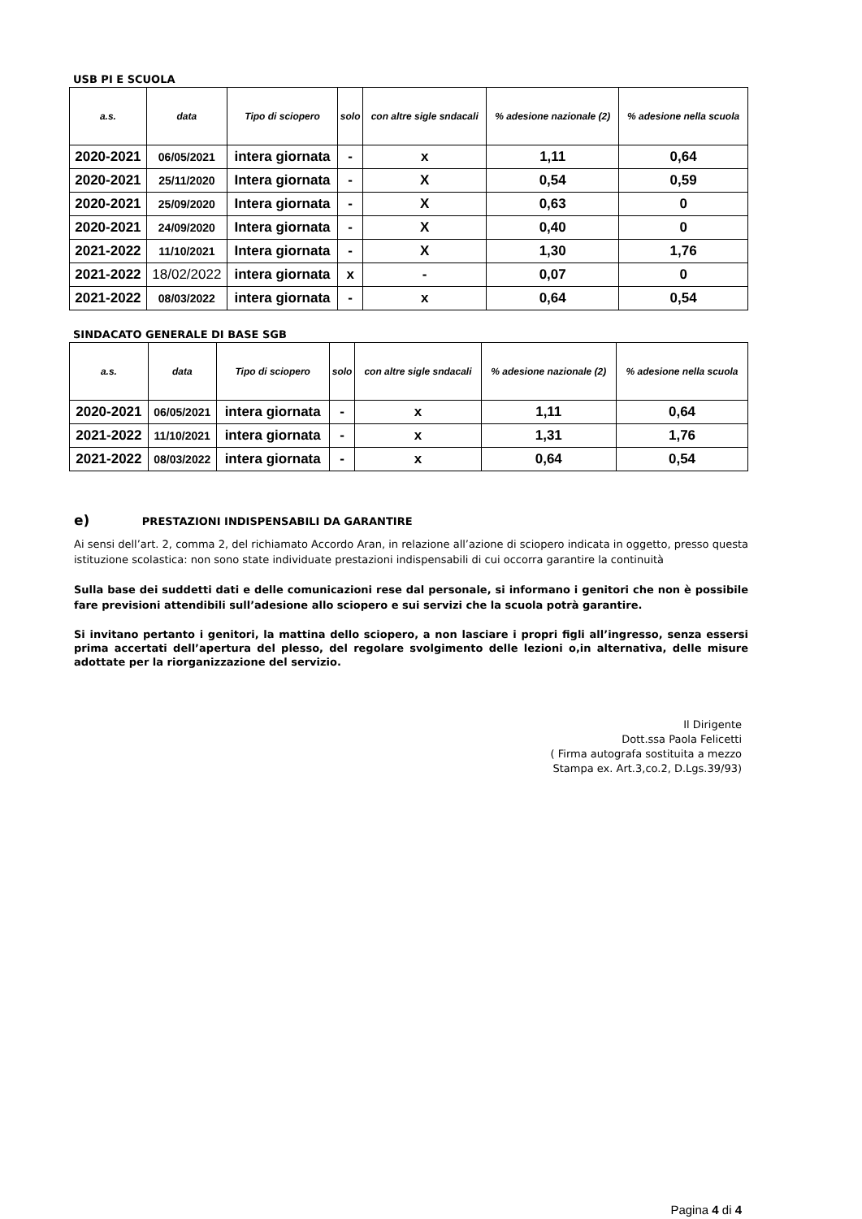USB PI E SCUOLA
| a.s. | data | Tipo di sciopero | solo | con altre sigle sndacali | % adesione nazionale (2) | % adesione nella scuola |
| --- | --- | --- | --- | --- | --- | --- |
| 2020-2021 | 06/05/2021 | intera giornata | - | x | 1,11 | 0,64 |
| 2020-2021 | 25/11/2020 | Intera giornata | - | X | 0,54 | 0,59 |
| 2020-2021 | 25/09/2020 | Intera giornata | - | X | 0,63 | 0 |
| 2020-2021 | 24/09/2020 | Intera giornata | - | X | 0,40 | 0 |
| 2021-2022 | 11/10/2021 | Intera giornata | - | X | 1,30 | 1,76 |
| 2021-2022 | 18/02/2022 | intera giornata | x | - | 0,07 | 0 |
| 2021-2022 | 08/03/2022 | intera giornata | - | x | 0,64 | 0,54 |
SINDACATO GENERALE DI BASE SGB
| a.s. | data | Tipo di sciopero | solo | con altre sigle sndacali | % adesione nazionale (2) | % adesione nella scuola |
| --- | --- | --- | --- | --- | --- | --- |
| 2020-2021 | 06/05/2021 | intera giornata | - | x | 1,11 | 0,64 |
| 2021-2022 | 11/10/2021 | intera giornata | - | x | 1,31 | 1,76 |
| 2021-2022 | 08/03/2022 | intera giornata | - | x | 0,64 | 0,54 |
e) PRESTAZIONI INDISPENSABILI DA GARANTIRE
Ai sensi dell’art. 2, comma 2, del richiamato Accordo Aran, in relazione all’azione di sciopero indicata in oggetto, presso questa istituzione scolastica: non sono state individuate prestazioni indispensabili di cui occorra garantire la continuità
Sulla base dei suddetti dati e delle comunicazioni rese dal personale, si informano i genitori che non è possibile fare previsioni attendibili sull’adesione allo sciopero e sui servizi che la scuola potrà garantire.
Si invitano pertanto i genitori, la mattina dello sciopero, a non lasciare i propri figli all’ingresso, senza essersi prima accertati dell’apertura del plesso, del regolare svolgimento delle lezioni o,in alternativa, delle misure adottate per la riorganizzazione del servizio.
Il Dirigente
Dott.ssa Paola Felicetti
( Firma autografa sostituita a mezzo
Stampa ex. Art.3,co.2, D.Lgs.39/93)
Pagina 4 di 4